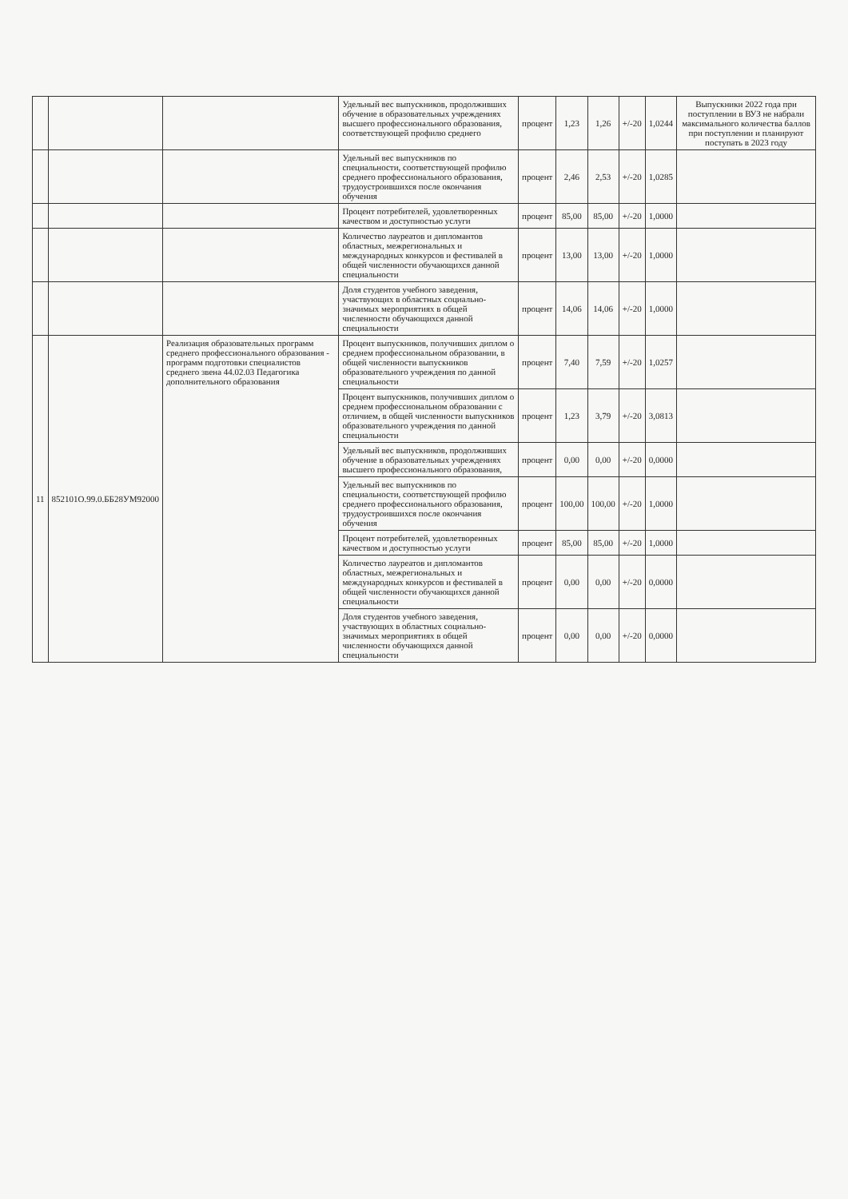| | | | Удельный вес выпускников, продолживших обучение в образовательных учреждениях высшего профессионального образования, соответствующей профилю среднего | процент | 1,23 | 1,26 | +/-20 | 1,0244 | Выпускники 2022 года при поступлении в ВУЗ не набрали максимального количества баллов при поступлении и планируют поступать в 2023 году |
| | | | Удельный вес выпускников по специальности, соответствующей профилю среднего профессионального образования, трудоустроившихся после окончания обучения | процент | 2,46 | 2,53 | +/-20 | 1,0285 | |
| | | | Процент потребителей, удовлетворенных качеством и доступностью услуги | процент | 85,00 | 85,00 | +/-20 | 1,0000 | |
| | | | Количество лауреатов и дипломантов областных, межрегиональных и международных конкурсов и фестивалей в общей численности обучающихся данной специальности | процент | 13,00 | 13,00 | +/-20 | 1,0000 | |
| | | | Доля студентов учебного заведения, участвующих в областных социально-значимых мероприятиях в общей численности обучающихся данной специальности | процент | 14,06 | 14,06 | +/-20 | 1,0000 | |
| 11 | 852101О.99.0.ББ28УМ92000 | Реализация образовательных программ среднего профессионального образования - программ подготовки специалистов среднего звена 44.02.03 Педагогика дополнительного образования | Процент выпускников, получивших диплом о среднем профессиональном образовании, в общей численности выпускников образовательного учреждения по данной специальности | процент | 7,40 | 7,59 | +/-20 | 1,0257 | |
| | | | Процент выпускников, получивших диплом о среднем профессиональном образовании с отличием, в общей численности выпускников образовательного учреждения по данной специальности | процент | 1,23 | 3,79 | +/-20 | 3,0813 | |
| | | | Удельный вес выпускников, продолживших обучение в образовательных учреждениях высшего профессионального образования, | процент | 0,00 | 0,00 | +/-20 | 0,0000 | |
| | | | Удельный вес выпускников по специальности, соответствующей профилю среднего профессионального образования, трудоустроившихся после окончания обучения | процент | 100,00 | 100,00 | +/-20 | 1,0000 | |
| | | | Процент потребителей, удовлетворенных качеством и доступностью услуги | процент | 85,00 | 85,00 | +/-20 | 1,0000 | |
| | | | Количество лауреатов и дипломантов областных, межрегиональных и международных конкурсов и фестивалей в общей численности обучающихся данной специальности | процент | 0,00 | 0,00 | +/-20 | 0,0000 | |
| | | | Доля студентов учебного заведения, участвующих в областных социально-значимых мероприятиях в общей численности обучающихся данной специальности | процент | 0,00 | 0,00 | +/-20 | 0,0000 | |